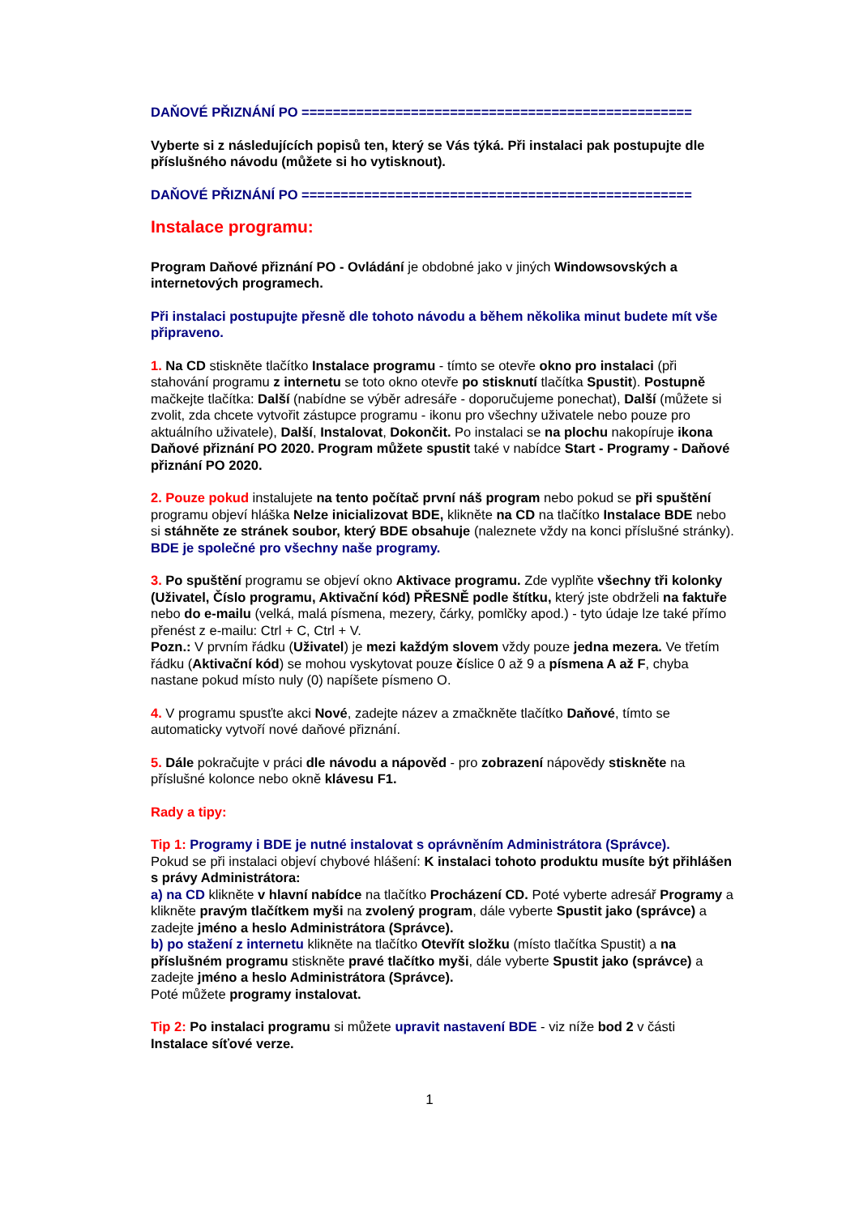DAŇOVÉ PŘIZNÁNÍ PO ==================================================
Vyberte si z následujících popisů ten, který se Vás týká. Při instalaci pak postupujte dle příslušného návodu (můžete si ho vytisknout).
DAŇOVÉ PŘIZNÁNÍ PO ==================================================
Instalace programu:
Program Daňové přiznání PO - Ovládání je obdobné jako v jiných Windowsovských a internetových programech.
Při instalaci postupujte přesně dle tohoto návodu a během několika minut budete mít vše připraveno.
1. Na CD stiskněte tlačítko Instalace programu - tímto se otevře okno pro instalaci (při stahování programu z internetu se toto okno otevře po stisknutí tlačítka Spustit). Postupně mačkejte tlačítka: Další (nabídne se výběr adresáře - doporučujeme ponechat), Další (můžete si zvolit, zda chcete vytvořit zástupce programu - ikonu pro všechny uživatele nebo pouze pro aktuálního uživatele), Další, Instalovat, Dokončit. Po instalaci se na plochu nakopíruje ikona Daňové přiznání PO 2020. Program můžete spustit také v nabídce Start - Programy - Daňové přiznání PO 2020.
2. Pouze pokud instalujete na tento počítač první náš program nebo pokud se při spuštění programu objeví hláška Nelze inicializovat BDE, klikněte na CD na tlačítko Instalace BDE nebo si stáhněte ze stránek soubor, který BDE obsahuje (naleznete vždy na konci příslušné stránky).
BDE je společné pro všechny naše programy.
3. Po spuštění programu se objeví okno Aktivace programu. Zde vyplňte všechny tři kolonky (Uživatel, Číslo programu, Aktivační kód) PŘESNĚ podle štítku, který jste obdrželi na faktuře nebo do e-mailu (velká, malá písmena, mezery, čárky, pomlčky apod.) - tyto údaje lze také přímo přenést z e-mailu: Ctrl + C, Ctrl + V.
Pozn.: V prvním řádku (Uživatel) je mezi každým slovem vždy pouze jedna mezera. Ve třetím řádku (Aktivační kód) se mohou vyskytovat pouze číslice 0 až 9 a písmena A až F, chyba nastane pokud místo nuly (0) napíšete písmeno O.
4. V programu spusťte akci Nové, zadejte název a zmačkněte tlačítko Daňové, tímto se automaticky vytvoří nové daňové přiznání.
5. Dále pokračujte v práci dle návodu a nápověd - pro zobrazení nápovědy stiskněte na příslušné kolonce nebo okně klávesu F1.
Rady a tipy:
Tip 1: Programy i BDE je nutné instalovat s oprávněním Administrátora (Správce).
Pokud se při instalaci objeví chybové hlášení: K instalaci tohoto produktu musíte být přihlášen s právy Administrátora:
a) na CD klikněte v hlavní nabídce na tlačítko Procházení CD. Poté vyberte adresář Programy a klikněte pravým tlačítkem myši na zvolený program, dále vyberte Spustit jako (správce) a zadejte jméno a heslo Administrátora (Správce).
b) po stažení z internetu klikněte na tlačítko Otevřít složku (místo tlačítka Spustit) a na příslušném programu stiskněte pravé tlačítko myši, dále vyberte Spustit jako (správce) a zadejte jméno a heslo Administrátora (Správce).
Poté můžete programy instalovat.
Tip 2: Po instalaci programu si můžete upravit nastavení BDE - viz níže bod 2 v části Instalace síťové verze.
1